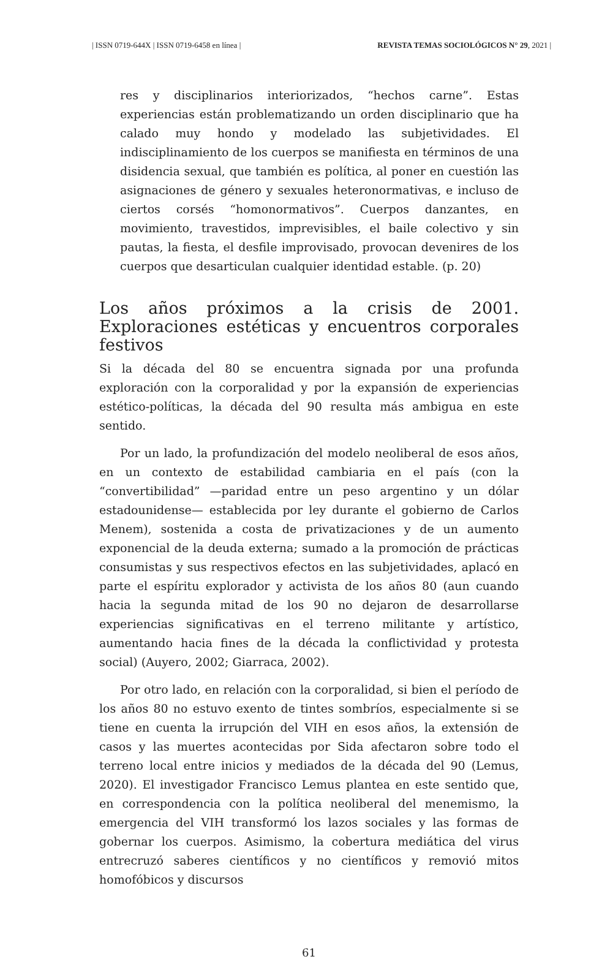| ISSN 0719-644X | ISSN 0719-6458 en línea | REVISTA TEMAS SOCIOLÓGICOS N° 29, 2021 |
res y disciplinarios interiorizados, “hechos carne”. Estas experiencias están problematizando un orden disciplinario que ha calado muy hondo y modelado las subjetividades. El indisciplinamiento de los cuerpos se manifiesta en términos de una disidencia sexual, que también es política, al poner en cuestión las asignaciones de género y sexuales heteronormativas, e incluso de ciertos corsés “homonormativos”. Cuerpos danzantes, en movimiento, travestidos, imprevisibles, el baile colectivo y sin pautas, la fiesta, el desfile improvisado, provocan devenires de los cuerpos que desarticulan cualquier identidad estable. (p. 20)
Los años próximos a la crisis de 2001. Exploraciones estéticas y encuentros corporales festivos
Si la década del 80 se encuentra signada por una profunda exploración con la corporalidad y por la expansión de experiencias estético-políticas, la década del 90 resulta más ambigua en este sentido.
Por un lado, la profundización del modelo neoliberal de esos años, en un contexto de estabilidad cambiaria en el país (con la “convertibilidad” —paridad entre un peso argentino y un dólar estadounidense— establecida por ley durante el gobierno de Carlos Menem), sostenida a costa de privatizaciones y de un aumento exponencial de la deuda externa; sumado a la promoción de prácticas consumistas y sus respectivos efectos en las subjetividades, aplacó en parte el espíritu explorador y activista de los años 80 (aun cuando hacia la segunda mitad de los 90 no dejaron de desarrollarse experiencias significativas en el terreno militante y artístico, aumentando hacia fines de la década la conflictividad y protesta social) (Auyero, 2002; Giarraca, 2002).
Por otro lado, en relación con la corporalidad, si bien el período de los años 80 no estuvo exento de tintes sombríos, especialmente si se tiene en cuenta la irrupción del VIH en esos años, la extensión de casos y las muertes acontecidas por Sida afectaron sobre todo el terreno local entre inicios y mediados de la década del 90 (Lemus, 2020). El investigador Francisco Lemus plantea en este sentido que, en correspondencia con la política neoliberal del menemismo, la emergencia del VIH transformó los lazos sociales y las formas de gobernar los cuerpos. Asimismo, la cobertura mediática del virus entrecruzó saberes científicos y no científicos y removió mitos homofóbicos y discursos
61